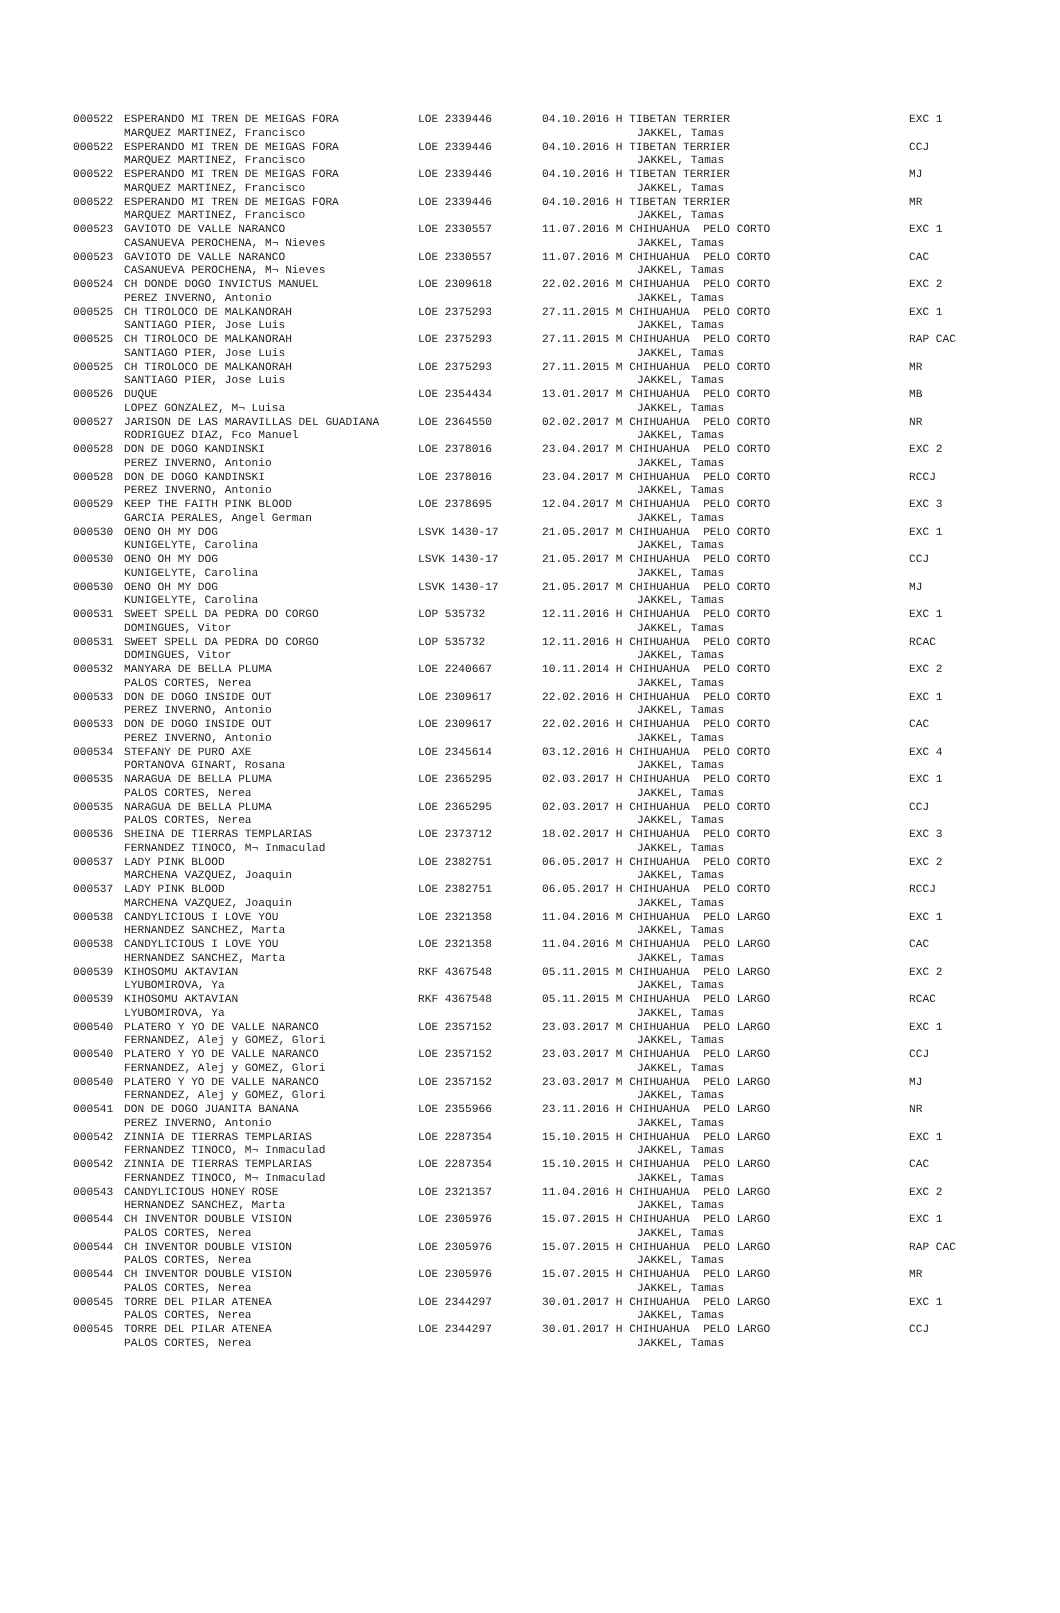| 000522 | ESPERANDO MI TREN DE MEIGAS FORA | LOE 2339446 | 04.10.2016 H TIBETAN TERRIER | EXC 1 |
| | MARQUEZ MARTINEZ, Francisco | | JAKKEL, Tamas | |
| 000522 | ESPERANDO MI TREN DE MEIGAS FORA | LOE 2339446 | 04.10.2016 H TIBETAN TERRIER | CCJ |
| | MARQUEZ MARTINEZ, Francisco | | JAKKEL, Tamas | |
| 000522 | ESPERANDO MI TREN DE MEIGAS FORA | LOE 2339446 | 04.10.2016 H TIBETAN TERRIER | MJ |
| | MARQUEZ MARTINEZ, Francisco | | JAKKEL, Tamas | |
| 000522 | ESPERANDO MI TREN DE MEIGAS FORA | LOE 2339446 | 04.10.2016 H TIBETAN TERRIER | MR |
| | MARQUEZ MARTINEZ, Francisco | | JAKKEL, Tamas | |
| 000523 | GAVIOTO DE VALLE NARANCO | LOE 2330557 | 11.07.2016 M CHIHUAHUA PELO CORTO | EXC 1 |
| | CASANUEVA PEROCHENA, M¬ Nieves | | JAKKEL, Tamas | |
| 000523 | GAVIOTO DE VALLE NARANCO | LOE 2330557 | 11.07.2016 M CHIHUAHUA PELO CORTO | CAC |
| | CASANUEVA PEROCHENA, M¬ Nieves | | JAKKEL, Tamas | |
| 000524 | CH DONDE DOGO INVICTUS MANUEL | LOE 2309618 | 22.02.2016 M CHIHUAHUA PELO CORTO | EXC 2 |
| | PEREZ INVERNO, Antonio | | JAKKEL, Tamas | |
| 000525 | CH TIROLOCO DE MALKANORAH | LOE 2375293 | 27.11.2015 M CHIHUAHUA PELO CORTO | EXC 1 |
| | SANTIAGO PIER, Jose Luis | | JAKKEL, Tamas | |
| 000525 | CH TIROLOCO DE MALKANORAH | LOE 2375293 | 27.11.2015 M CHIHUAHUA PELO CORTO | RAP CAC |
| | SANTIAGO PIER, Jose Luis | | JAKKEL, Tamas | |
| 000525 | CH TIROLOCO DE MALKANORAH | LOE 2375293 | 27.11.2015 M CHIHUAHUA PELO CORTO | MR |
| | SANTIAGO PIER, Jose Luis | | JAKKEL, Tamas | |
| 000526 | DUQUE | LOE 2354434 | 13.01.2017 M CHIHUAHUA PELO CORTO | MB |
| | LOPEZ GONZALEZ, M¬ Luisa | | JAKKEL, Tamas | |
| 000527 | JARISON DE LAS MARAVILLAS DEL GUADIANA | LOE 2364550 | 02.02.2017 M CHIHUAHUA PELO CORTO | NR |
| | RODRIGUEZ DIAZ, Fco Manuel | | JAKKEL, Tamas | |
| 000528 | DON DE DOGO KANDINSKI | LOE 2378016 | 23.04.2017 M CHIHUAHUA PELO CORTO | EXC 2 |
| | PEREZ INVERNO, Antonio | | JAKKEL, Tamas | |
| 000528 | DON DE DOGO KANDINSKI | LOE 2378016 | 23.04.2017 M CHIHUAHUA PELO CORTO | RCCJ |
| | PEREZ INVERNO, Antonio | | JAKKEL, Tamas | |
| 000529 | KEEP THE FAITH PINK BLOOD | LOE 2378695 | 12.04.2017 M CHIHUAHUA PELO CORTO | EXC 3 |
| | GARCIA PERALES, Angel German | | JAKKEL, Tamas | |
| 000530 | OENO OH MY DOG | LSVK 1430-17 | 21.05.2017 M CHIHUAHUA PELO CORTO | EXC 1 |
| | KUNIGELYTE, Carolina | | JAKKEL, Tamas | |
| 000530 | OENO OH MY DOG | LSVK 1430-17 | 21.05.2017 M CHIHUAHUA PELO CORTO | CCJ |
| | KUNIGELYTE, Carolina | | JAKKEL, Tamas | |
| 000530 | OENO OH MY DOG | LSVK 1430-17 | 21.05.2017 M CHIHUAHUA PELO CORTO | MJ |
| | KUNIGELYTE, Carolina | | JAKKEL, Tamas | |
| 000531 | SWEET SPELL DA PEDRA DO CORGO | LOP 535732 | 12.11.2016 H CHIHUAHUA PELO CORTO | EXC 1 |
| | DOMINGUES, Vitor | | JAKKEL, Tamas | |
| 000531 | SWEET SPELL DA PEDRA DO CORGO | LOP 535732 | 12.11.2016 H CHIHUAHUA PELO CORTO | RCAC |
| | DOMINGUES, Vitor | | JAKKEL, Tamas | |
| 000532 | MANYARA DE BELLA PLUMA | LOE 2240667 | 10.11.2014 H CHIHUAHUA PELO CORTO | EXC 2 |
| | PALOS CORTES, Nerea | | JAKKEL, Tamas | |
| 000533 | DON DE DOGO INSIDE OUT | LOE 2309617 | 22.02.2016 H CHIHUAHUA PELO CORTO | EXC 1 |
| | PEREZ INVERNO, Antonio | | JAKKEL, Tamas | |
| 000533 | DON DE DOGO INSIDE OUT | LOE 2309617 | 22.02.2016 H CHIHUAHUA PELO CORTO | CAC |
| | PEREZ INVERNO, Antonio | | JAKKEL, Tamas | |
| 000534 | STEFANY DE PURO AXE | LOE 2345614 | 03.12.2016 H CHIHUAHUA PELO CORTO | EXC 4 |
| | PORTANOVA GINART, Rosana | | JAKKEL, Tamas | |
| 000535 | NARAGUA DE BELLA PLUMA | LOE 2365295 | 02.03.2017 H CHIHUAHUA PELO CORTO | EXC 1 |
| | PALOS CORTES, Nerea | | JAKKEL, Tamas | |
| 000535 | NARAGUA DE BELLA PLUMA | LOE 2365295 | 02.03.2017 H CHIHUAHUA PELO CORTO | CCJ |
| | PALOS CORTES, Nerea | | JAKKEL, Tamas | |
| 000536 | SHEINA DE TIERRAS TEMPLARIAS | LOE 2373712 | 18.02.2017 H CHIHUAHUA PELO CORTO | EXC 3 |
| | FERNANDEZ TINOCO, M¬ Inmaculad | | JAKKEL, Tamas | |
| 000537 | LADY PINK BLOOD | LOE 2382751 | 06.05.2017 H CHIHUAHUA PELO CORTO | EXC 2 |
| | MARCHENA VAZQUEZ, Joaquin | | JAKKEL, Tamas | |
| 000537 | LADY PINK BLOOD | LOE 2382751 | 06.05.2017 H CHIHUAHUA PELO CORTO | RCCJ |
| | MARCHENA VAZQUEZ, Joaquin | | JAKKEL, Tamas | |
| 000538 | CANDYLICIOUS I LOVE YOU | LOE 2321358 | 11.04.2016 M CHIHUAHUA PELO LARGO | EXC 1 |
| | HERNANDEZ SANCHEZ, Marta | | JAKKEL, Tamas | |
| 000538 | CANDYLICIOUS I LOVE YOU | LOE 2321358 | 11.04.2016 M CHIHUAHUA PELO LARGO | CAC |
| | HERNANDEZ SANCHEZ, Marta | | JAKKEL, Tamas | |
| 000539 | KIHOSOMU AKTAVIAN | RKF 4367548 | 05.11.2015 M CHIHUAHUA PELO LARGO | EXC 2 |
| | LYUBOMIROVA, Ya | | JAKKEL, Tamas | |
| 000539 | KIHOSOMU AKTAVIAN | RKF 4367548 | 05.11.2015 M CHIHUAHUA PELO LARGO | RCAC |
| | LYUBOMIROVA, Ya | | JAKKEL, Tamas | |
| 000540 | PLATERO Y YO DE VALLE NARANCO | LOE 2357152 | 23.03.2017 M CHIHUAHUA PELO LARGO | EXC 1 |
| | FERNANDEZ, Alej y GOMEZ, Glori | | JAKKEL, Tamas | |
| 000540 | PLATERO Y YO DE VALLE NARANCO | LOE 2357152 | 23.03.2017 M CHIHUAHUA PELO LARGO | CCJ |
| | FERNANDEZ, Alej y GOMEZ, Glori | | JAKKEL, Tamas | |
| 000540 | PLATERO Y YO DE VALLE NARANCO | LOE 2357152 | 23.03.2017 M CHIHUAHUA PELO LARGO | MJ |
| | FERNANDEZ, Alej y GOMEZ, Glori | | JAKKEL, Tamas | |
| 000541 | DON DE DOGO JUANITA BANANA | LOE 2355966 | 23.11.2016 H CHIHUAHUA PELO LARGO | NR |
| | PEREZ INVERNO, Antonio | | JAKKEL, Tamas | |
| 000542 | ZINNIA DE TIERRAS TEMPLARIAS | LOE 2287354 | 15.10.2015 H CHIHUAHUA PELO LARGO | EXC 1 |
| | FERNANDEZ TINOCO, M¬ Inmaculad | | JAKKEL, Tamas | |
| 000542 | ZINNIA DE TIERRAS TEMPLARIAS | LOE 2287354 | 15.10.2015 H CHIHUAHUA PELO LARGO | CAC |
| | FERNANDEZ TINOCO, M¬ Inmaculad | | JAKKEL, Tamas | |
| 000543 | CANDYLICIOUS HONEY ROSE | LOE 2321357 | 11.04.2016 H CHIHUAHUA PELO LARGO | EXC 2 |
| | HERNANDEZ SANCHEZ, Marta | | JAKKEL, Tamas | |
| 000544 | CH INVENTOR DOUBLE VISION | LOE 2305976 | 15.07.2015 H CHIHUAHUA PELO LARGO | EXC 1 |
| | PALOS CORTES, Nerea | | JAKKEL, Tamas | |
| 000544 | CH INVENTOR DOUBLE VISION | LOE 2305976 | 15.07.2015 H CHIHUAHUA PELO LARGO | RAP CAC |
| | PALOS CORTES, Nerea | | JAKKEL, Tamas | |
| 000544 | CH INVENTOR DOUBLE VISION | LOE 2305976 | 15.07.2015 H CHIHUAHUA PELO LARGO | MR |
| | PALOS CORTES, Nerea | | JAKKEL, Tamas | |
| 000545 | TORRE DEL PILAR ATENEA | LOE 2344297 | 30.01.2017 H CHIHUAHUA PELO LARGO | EXC 1 |
| | PALOS CORTES, Nerea | | JAKKEL, Tamas | |
| 000545 | TORRE DEL PILAR ATENEA | LOE 2344297 | 30.01.2017 H CHIHUAHUA PELO LARGO | CCJ |
| | PALOS CORTES, Nerea | | JAKKEL, Tamas | |